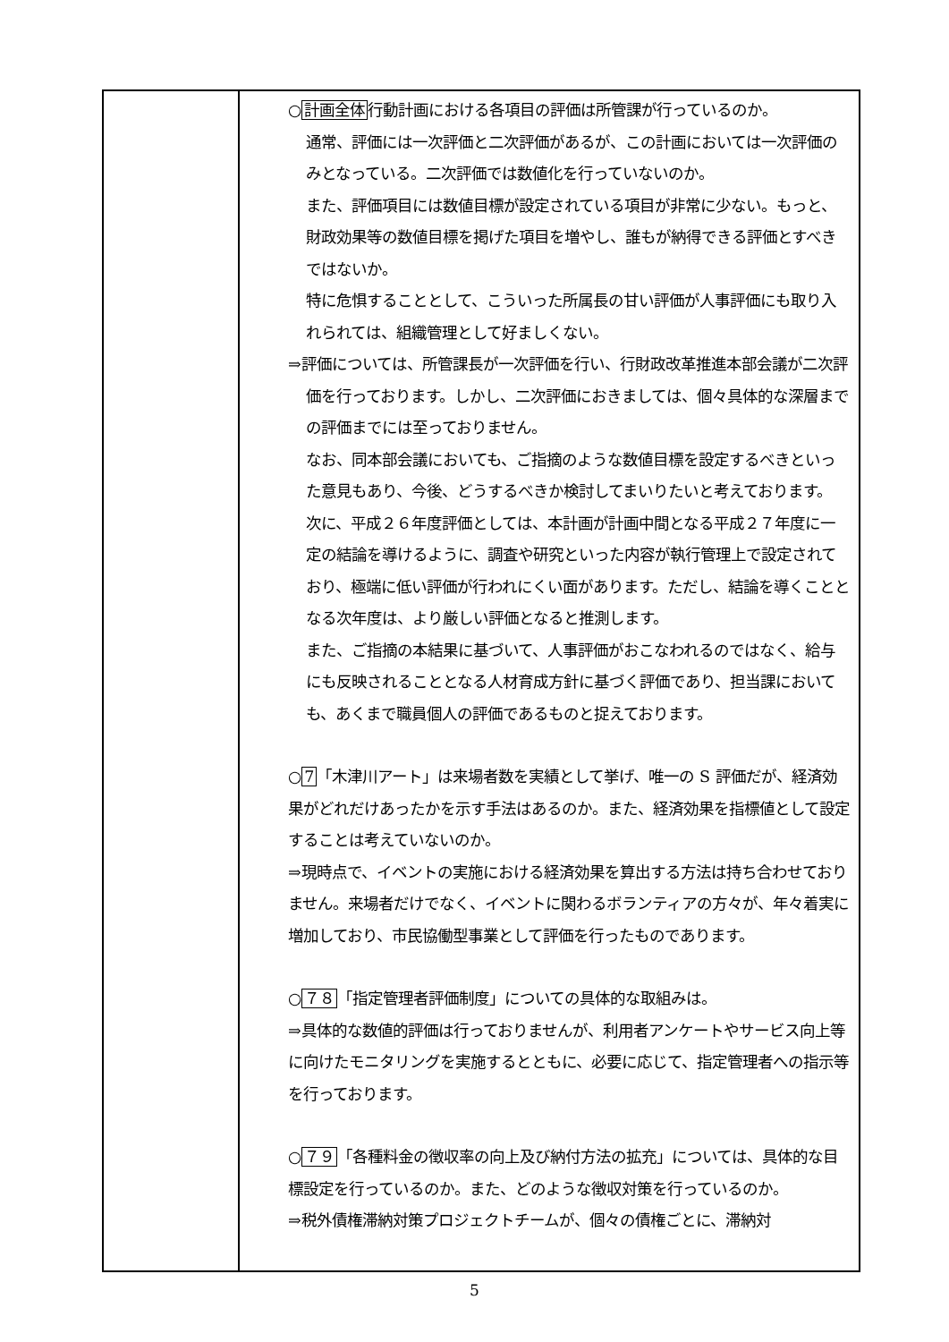| | ○ 計画全体 行動計画における各項目の評価は所管課が行っているのか。 通常、評価には一次評価と二次評価があるが、この計画においては一次評価のみとなっている。二次評価では数値化を行っていないのか。 また、評価項目には数値目標が設定されている項目が非常に少ない。もっと、財政効果等の数値目標を掲げた項目を増やし、誰もが納得できる評価とすべきではないか。 特に危惧することとして、こういった所属長の甘い評価が人事評価にも取り入れられては、組織管理として好ましくない。 ⇒評価については、所管課長が一次評価を行い、行財政改革推進本部会議が二次評価を行っております。しかし、二次評価におきましては、個々具体的な深層までの評価までには至っておりません。 なお、同本部会議においても、ご指摘のような数値目標を設定するべきといった意見もあり、今後、どうするべきか検討してまいりたいと考えております。 次に、平成２６年度評価としては、本計画が計画中間となる平成２７年度に一定の結論を導けるように、調査や研究といった内容が執行管理上で設定されており、極端に低い評価が行われにくい面があります。ただし、結論を導くこととなる次年度は、より厳しい評価となると推測します。 また、ご指摘の本結果に基づいて、人事評価がおこなわれるのではなく、給与にも反映されることとなる人材育成方針に基づく評価であり、担当課においても、あくまで職員個人の評価であるものと捉えております。 ○ 7 「木津川アート」は来場者数を実績として挙げ、唯一の S 評価だが、経済効果がどれだけあったかを示す手法はあるのか。また、経済効果を指標値として設定することは考えていないのか。 ⇒現時点で、イベントの実施における経済効果を算出する方法は持ち合わせておりません。来場者だけでなく、イベントに関わるボランティアの方々が、年々着実に増加しており、市民協働型事業として評価を行ったものであります。 ○ ７８ 「指定管理者評価制度」についての具体的な取組みは。 ⇒具体的な数値的評価は行っておりませんが、利用者アンケートやサービス向上等に向けたモニタリングを実施するとともに、必要に応じて、指定管理者への指示等を行っております。 ○ ７９ 「各種料金の徴収率の向上及び納付方法の拡充」については、具体的な目標設定を行っているのか。また、どのような徴収対策を行っているのか。 ⇒税外債権滞納対策プロジェクトチームが、個々の債権ごとに、滞納対 |
5